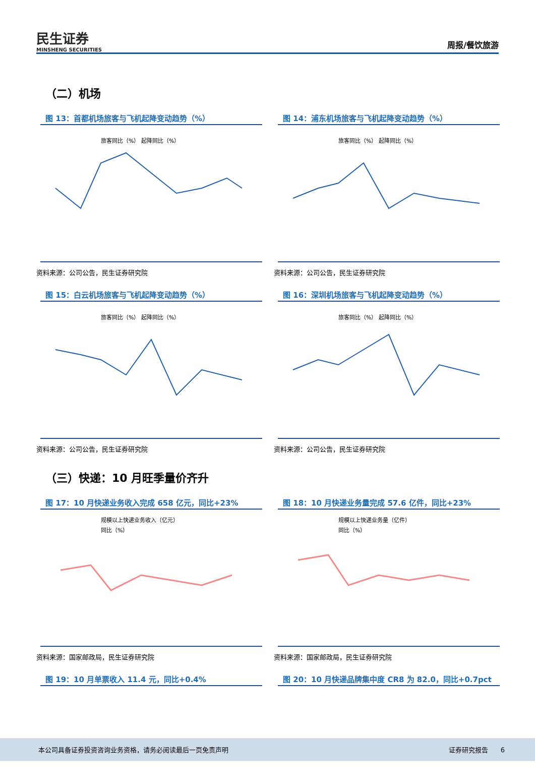民生证券
MINSHENG SECURITIES
周报/餐饮旅游
（二）机场
图 13：首都机场旅客与飞机起降变动趋势（%）
旅客同比（%） 起降同比（%）
资料来源：公司公告，民生证券研究院
图 14：浦东机场旅客与飞机起降变动趋势（%）
旅客同比（%） 起降同比（%）
资料来源：公司公告，民生证券研究院
图 15：白云机场旅客与飞机起降变动趋势（%）
旅客同比（%） 起降同比（%）
资料来源：公司公告，民生证券研究院
图 16：深圳机场旅客与飞机起降变动趋势（%）
旅客同比（%） 起降同比（%）
资料来源：公司公告，民生证券研究院
（三）快递：10 月旺季量价齐升
图 17：10 月快递业务收入完成 658 亿元，同比+23%
规模以上快递业务收入（亿元）
同比（%）
资料来源：国家邮政局，民生证券研究院
图 18：10 月快递业务量完成 57.6 亿件，同比+23%
规模以上快递业务量（亿件）
同比（%）
资料来源：国家邮政局，民生证券研究院
图 19：10 月单票收入 11.4 元，同比+0.4% 图 20：10 月快递品牌集中度 CR8 为 82.0，同比+0.7pct
本公司具备证券投资咨询业务资格，请务必阅读最后一页免责声明 证券研究报告 6